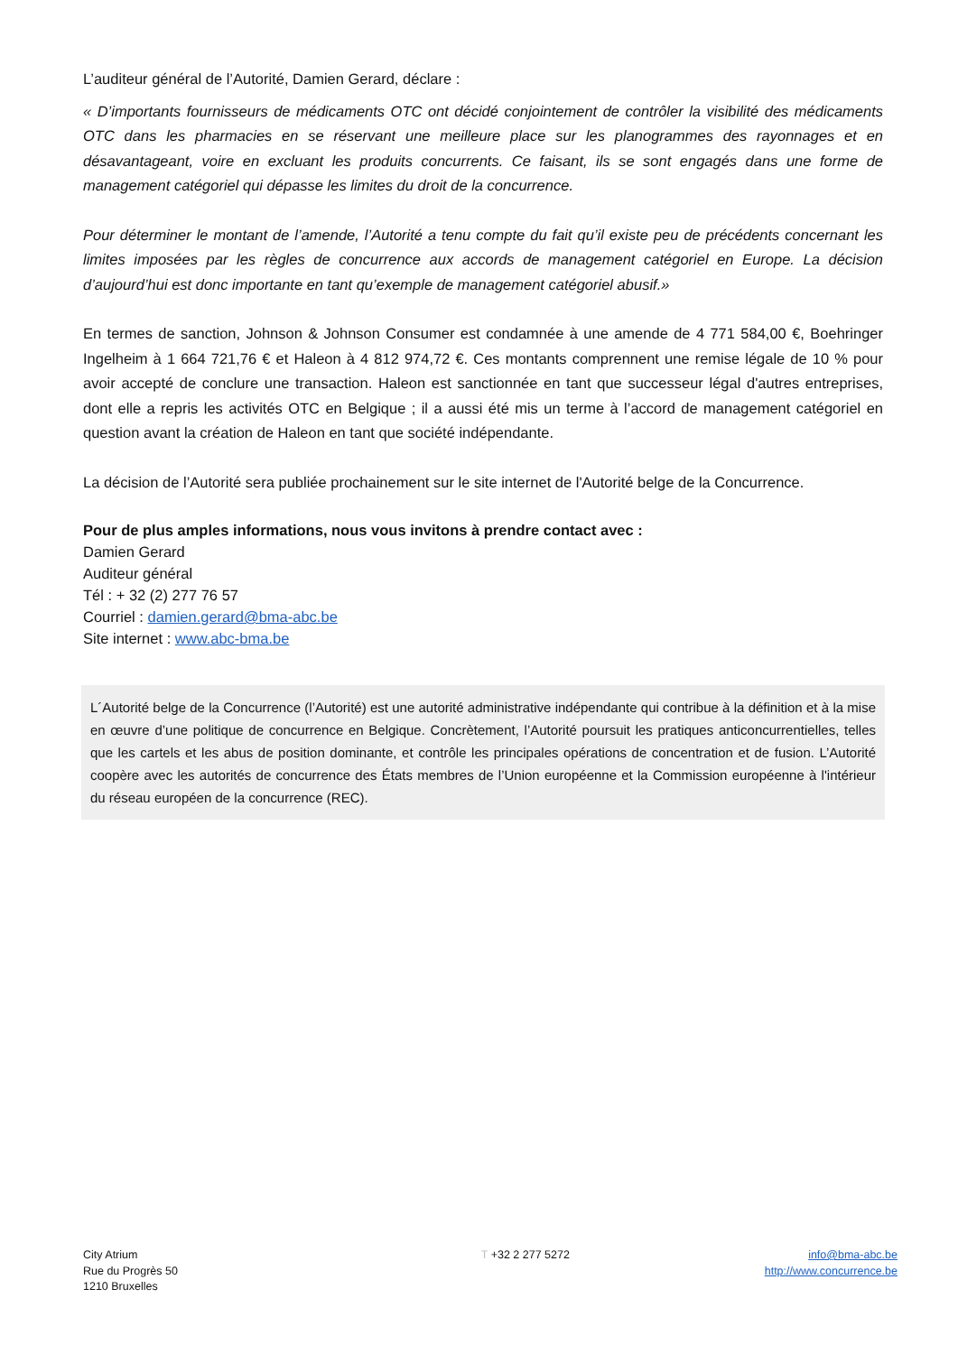L’auditeur général de l’Autorité, Damien Gerard, déclare :
« D’importants fournisseurs de médicaments OTC ont décidé conjointement de contrôler la visibilité des médicaments OTC dans les pharmacies en se réservant une meilleure place sur les planogrammes des rayonnages et en désavantageant, voire en excluant les produits concurrents. Ce faisant, ils se sont engagés dans une forme de management catégoriel qui dépasse les limites du droit de la concurrence.
Pour déterminer le montant de l’amende, l’Autorité a tenu compte du fait qu’il existe peu de précédents concernant les limites imposées par les règles de concurrence aux accords de management catégoriel en Europe. La décision d’aujourd’hui est donc importante en tant qu’exemple de management catégoriel abusif.»
En termes de sanction, Johnson & Johnson Consumer est condamnée à une amende de 4 771 584,00 €, Boehringer Ingelheim à 1 664 721,76 € et Haleon à 4 812 974,72 €. Ces montants comprennent une remise légale de 10 % pour avoir accepté de conclure une transaction. Haleon est sanctionnée en tant que successeur légal d'autres entreprises, dont elle a repris les activités OTC en Belgique ; il a aussi été mis un terme à l’accord de management catégoriel en question avant la création de Haleon en tant que société indépendante.
La décision de l’Autorité sera publiée prochainement sur le site internet de l'Autorité belge de la Concurrence.
Pour de plus amples informations, nous vous invitons à prendre contact avec :
Damien Gerard
Auditeur général
Tél : + 32 (2) 277 76 57
Courriel : damien.gerard@bma-abc.be
Site internet : www.abc-bma.be
L´Autorité belge de la Concurrence (l’Autorité) est une autorité administrative indépendante qui contribue à la définition et à la mise en œuvre d’une politique de concurrence en Belgique. Concrètement, l’Autorité poursuit les pratiques anticoncurrentielles, telles que les cartels et les abus de position dominante, et contrôle les principales opérations de concentration et de fusion. L’Autorité coopère avec les autorités de concurrence des États membres de l’Union européenne et la Commission européenne à l'intérieur du réseau européen de la concurrence (REC).
City Atrium
Rue du Progrès 50
1210 Bruxelles
T +32 2 277 5272 info@bma-abc.be
http://www.concurrence.be